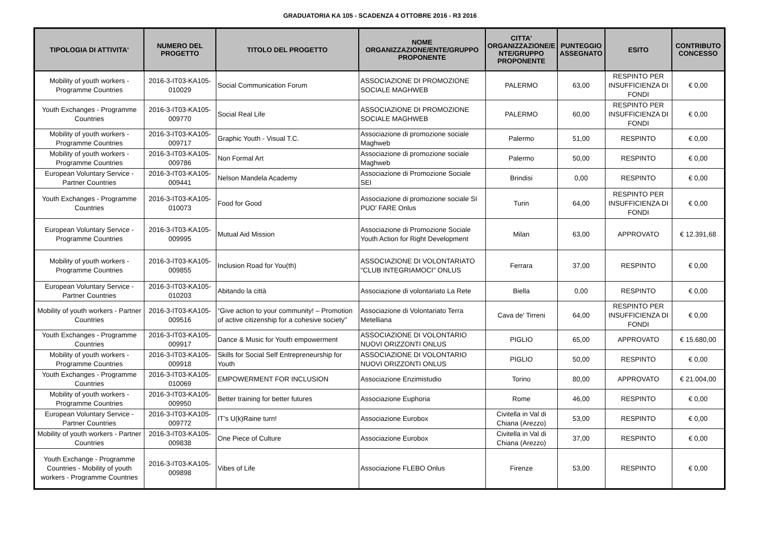GRADUATORIA KA 105 - SCADENZA 4 OTTOBRE 2016 - R3 2016
| TIPOLOGIA DI ATTIVITA' | NUMERO DEL PROGETTO | TITOLO DEL PROGETTO | NOME ORGANIZZAZIONE/ENTE/GRUPPO PROPONENTE | CITTA' ORGANIZZAZIONE/E NTE/GRUPPO PROPONENTE | PUNTEGGIO ASSEGNATO | ESITO | CONTRIBUTO CONCESSO |
| --- | --- | --- | --- | --- | --- | --- | --- |
| Mobility of youth workers - Programme Countries | 2016-3-IT03-KA105-010029 | Social Communication Forum | ASSOCIAZIONE DI PROMOZIONE SOCIALE MAGHWEB | PALERMO | 63,00 | RESPINTO PER INSUFFICIENZA DI FONDI | € 0,00 |
| Youth Exchanges - Programme Countries | 2016-3-IT03-KA105-009770 | Social Real Life | ASSOCIAZIONE DI PROMOZIONE SOCIALE MAGHWEB | PALERMO | 60,00 | RESPINTO PER INSUFFICIENZA DI FONDI | € 0,00 |
| Mobility of youth workers - Programme Countries | 2016-3-IT03-KA105-009717 | Graphic Youth - Visual T.C. | Associazione di promozione sociale Maghweb | Palermo | 51,00 | RESPINTO | € 0,00 |
| Mobility of youth workers - Programme Countries | 2016-3-IT03-KA105-009786 | Non Formal Art | Associazione di promozione sociale Maghweb | Palermo | 50,00 | RESPINTO | € 0,00 |
| European Voluntary Service - Partner Countries | 2016-3-IT03-KA105-009441 | Nelson Mandela Academy | Associazione di Promozione Sociale SEI | Brindisi | 0,00 | RESPINTO | € 0,00 |
| Youth Exchanges - Programme Countries | 2016-3-IT03-KA105-010073 | Food for Good | Associazione di promozione sociale SI PUO' FARE Onlus | Turin | 64,00 | RESPINTO PER INSUFFICIENZA DI FONDI | € 0,00 |
| European Voluntary Service - Programme Countries | 2016-3-IT03-KA105-009995 | Mutual Aid Mission | Associazione di Promozione Sociale Youth Action for Right Development | Milan | 63,00 | APPROVATO | € 12.391,68 |
| Mobility of youth workers - Programme Countries | 2016-3-IT03-KA105-009855 | Inclusion Road for You(th) | ASSOCIAZIONE DI VOLONTARIATO "CLUB INTEGRIAMOCI" ONLUS | Ferrara | 37,00 | RESPINTO | € 0,00 |
| European Voluntary Service - Partner Countries | 2016-3-IT03-KA105-010203 | Abitando la città | Associazione di volontariato La Rete | Biella | 0,00 | RESPINTO | € 0,00 |
| Mobility of youth workers - Partner Countries | 2016-3-IT03-KA105-009516 | “Give action to your community! – Promotion of active citizenship for a cohesive society” | Associazione di Volontariato Terra Metelliana | Cava de' Tirreni | 64,00 | RESPINTO PER INSUFFICIENZA DI FONDI | € 0,00 |
| Youth Exchanges - Programme Countries | 2016-3-IT03-KA105-009917 | Dance & Music for Youth empowerment | ASSOCIAZIONE DI VOLONTARIO NUOVI ORIZZONTI ONLUS | PIGLIO | 65,00 | APPROVATO | € 15.680,00 |
| Mobility of youth workers - Programme Countries | 2016-3-IT03-KA105-009918 | Skills for Social Self Entrepreneurship for Youth | ASSOCIAZIONE DI VOLONTARIO NUOVI ORIZZONTI ONLUS | PIGLIO | 50,00 | RESPINTO | € 0,00 |
| Youth Exchanges - Programme Countries | 2016-3-IT03-KA105-010069 | EMPOWERMENT FOR INCLUSION | Associazione Enzimistudio | Torino | 80,00 | APPROVATO | € 21.004,00 |
| Mobility of youth workers - Programme Countries | 2016-3-IT03-KA105-009950 | Better training for better futures | Associazione Euphoria | Rome | 46,00 | RESPINTO | € 0,00 |
| European Voluntary Service - Partner Countries | 2016-3-IT03-KA105-009772 | IT’s U(k)Raine turn! | Associazione Eurobox | Civitella in Val di Chiana (Arezzo) | 53,00 | RESPINTO | € 0,00 |
| Mobility of youth workers - Partner Countries | 2016-3-IT03-KA105-009838 | One Piece of Culture | Associazione Eurobox | Civitella in Val di Chiana (Arezzo) | 37,00 | RESPINTO | € 0,00 |
| Youth Exchange - Programme Countries - Mobility of youth workers - Programme Countries | 2016-3-IT03-KA105-009898 | Vibes of Life | Associazione FLEBO Onlus | Firenze | 53,00 | RESPINTO | € 0,00 |